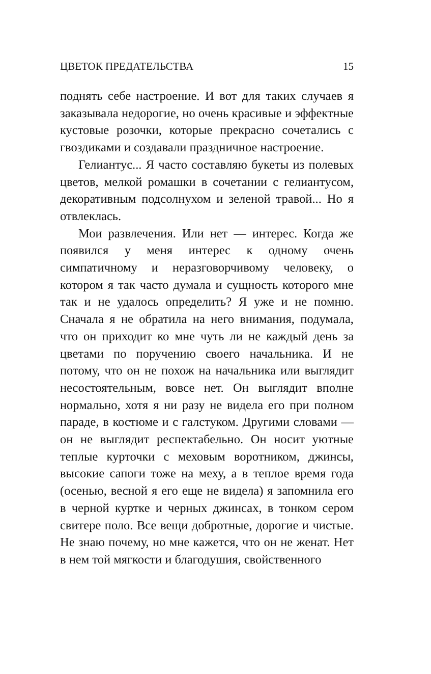ЦВЕТОК ПРЕДАТЕЛЬСТВА 15
поднять себе настроение. И вот для таких случаев я заказывала недорогие, но очень красивые и эффектные кустовые розочки, которые прекрасно сочетались с гвоздиками и создавали праздничное настроение.
Гелиантус... Я часто составляю букеты из полевых цветов, мелкой ромашки в сочетании с гелиантусом, декоративным подсолнухом и зеленой травой... Но я отвлеклась.
Мои развлечения. Или нет — интерес. Когда же появился у меня интерес к одному очень симпатичному и неразговорчивому человеку, о котором я так часто думала и сущность которого мне так и не удалось определить? Я уже и не помню. Сначала я не обратила на него внимания, подумала, что он приходит ко мне чуть ли не каждый день за цветами по поручению своего начальника. И не потому, что он не похож на начальника или выглядит несостоятельным, вовсе нет. Он выглядит вполне нормально, хотя я ни разу не видела его при полном параде, в костюме и с галстуком. Другими словами — он не выглядит респектабельно. Он носит уютные теплые курточки с меховым воротником, джинсы, высокие сапоги тоже на меху, а в теплое время года (осенью, весной я его еще не видела) я запомнила его в черной куртке и черных джинсах, в тонком сером свитере поло. Все вещи добротные, дорогие и чистые. Не знаю почему, но мне кажется, что он не женат. Нет в нем той мягкости и благодушия, свойственного